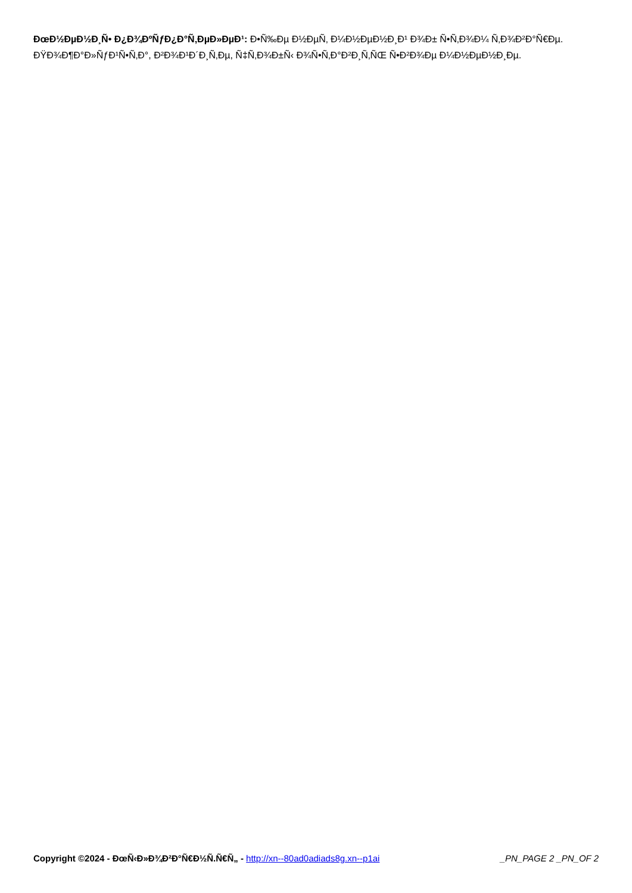ÐœÐ½ÐµÐ½Ð¸Ñ• Ð¿Ð¾ÐºÑƒÐ¿Ð°Ñ‚ÐµÐ»ÐµÐ¹: Ð•Ñ‰Ðµ Ð½ÐµÑ‚ Ð¼Ð½ÐµÐ½Ð¸Ð¹ Ð¾Ð± Ñ•Ñ‚Ð¾Ð¼ Ñ‚Ð¾Ð²Ð°Ñ€Ðµ.
ÐŸÐ¾Ð¶Ð°Ð»ÑƒÐ¹Ñ•Ñ‚Ð°, Ð²Ð¾Ð¹Ð´Ð¸Ñ‚Ðµ, Ñ‡Ñ‚Ð¾Ð±Ñ‹ Ð¾Ñ•Ñ‚Ð°Ð²Ð¸Ñ‚ÑŒ Ñ•Ð²Ð¾Ðµ Ð¼Ð½ÐµÐ½Ð¸Ðµ.
Copyright ©2024 - ÐœÑ‹Ð»Ð¾Ð²Ð°Ñ€Ð½Ñ.Ñ€Ñ„ - http://xn--80ad0adiads8g.xn--p1ai _PN_PAGE 2 _PN_OF 2